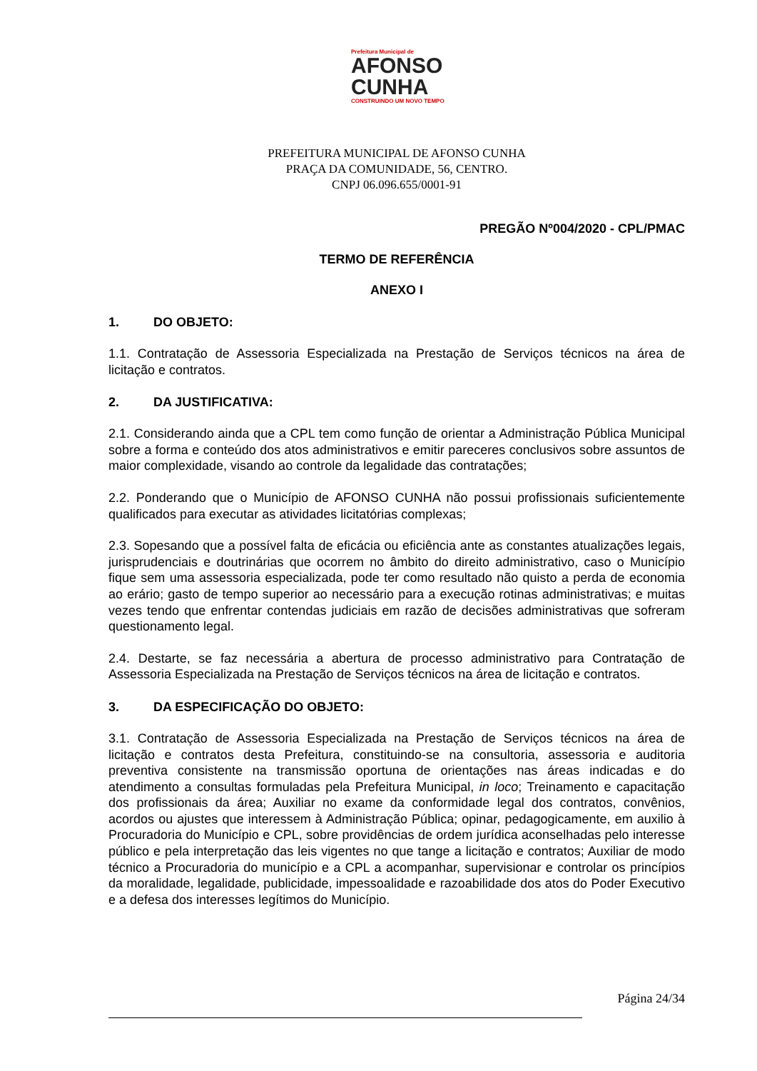Prefeitura Municipal de
AFONSO
CUNHA
CONSTRUINDO UM NOVO TEMPO
PREFEITURA MUNICIPAL DE AFONSO CUNHA
PRAÇA DA COMUNIDADE, 56, CENTRO.
CNPJ 06.096.655/0001-91
PREGÃO Nº004/2020 - CPL/PMAC
TERMO DE REFERÊNCIA
ANEXO I
1. DO OBJETO:
1.1. Contratação de Assessoria Especializada na Prestação de Serviços técnicos na área de licitação e contratos.
2. DA JUSTIFICATIVA:
2.1. Considerando ainda que a CPL tem como função de orientar a Administração Pública Municipal sobre a forma e conteúdo dos atos administrativos e emitir pareceres conclusivos sobre assuntos de maior complexidade, visando ao controle da legalidade das contratações;
2.2. Ponderando que o Município de AFONSO CUNHA não possui profissionais suficientemente qualificados para executar as atividades licitatórias complexas;
2.3. Sopesando que a possível falta de eficácia ou eficiência ante as constantes atualizações legais, jurisprudenciais e doutrinárias que ocorrem no âmbito do direito administrativo, caso o Município fique sem uma assessoria especializada, pode ter como resultado não quisto a perda de economia ao erário; gasto de tempo superior ao necessário para a execução rotinas administrativas; e muitas vezes tendo que enfrentar contendas judiciais em razão de decisões administrativas que sofreram questionamento legal.
2.4. Destarte, se faz necessária a abertura de processo administrativo para Contratação de Assessoria Especializada na Prestação de Serviços técnicos na área de licitação e contratos.
3. DA ESPECIFICAÇÃO DO OBJETO:
3.1. Contratação de Assessoria Especializada na Prestação de Serviços técnicos na área de licitação e contratos desta Prefeitura, constituindo-se na consultoria, assessoria e auditoria preventiva consistente na transmissão oportuna de orientações nas áreas indicadas e do atendimento a consultas formuladas pela Prefeitura Municipal, in loco; Treinamento e capacitação dos profissionais da área; Auxiliar no exame da conformidade legal dos contratos, convênios, acordos ou ajustes que interessem à Administração Pública; opinar, pedagogicamente, em auxilio à Procuradoria do Município e CPL, sobre providências de ordem jurídica aconselhadas pelo interesse público e pela interpretação das leis vigentes no que tange a licitação e contratos; Auxiliar de modo técnico a Procuradoria do município e a CPL a acompanhar, supervisionar e controlar os princípios da moralidade, legalidade, publicidade, impessoalidade e razoabilidade dos atos do Poder Executivo e a defesa dos interesses legítimos do Município.
Página 24/34